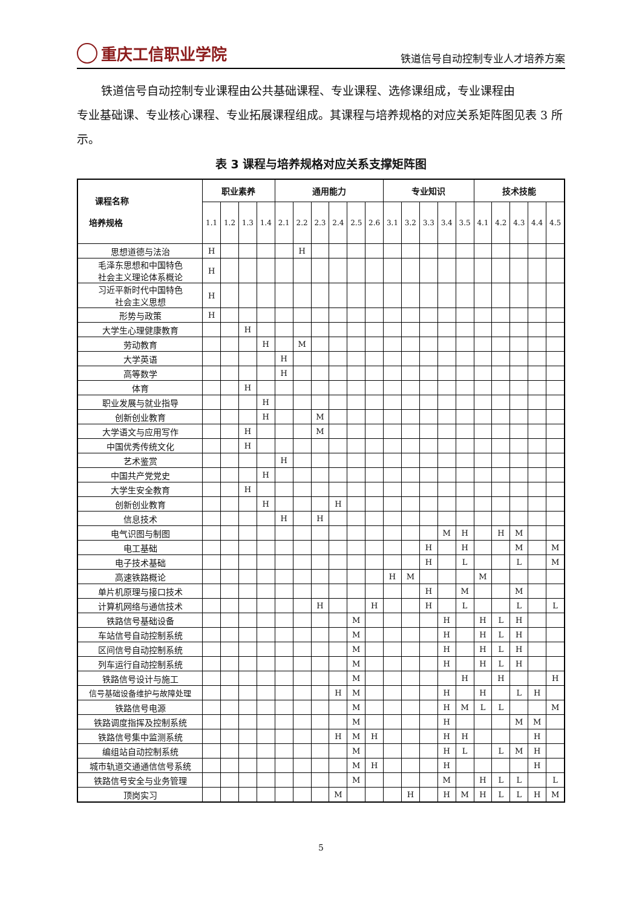重庆工信职业学院
铁道信号自动控制专业人才培养方案
铁道信号自动控制专业课程由公共基础课程、专业课程、选修课组成，专业课程由
专业基础课、专业核心课程、专业拓展课程组成。其课程与培养规格的对应关系矩阵图见表 3 所示。
表 3 课程与培养规格对应关系支撑矩阵图
| 课程名称 培养规格 | 职业素养 | | | | 通用能力 | | | | | | 专业知识 | | | | | 技术技能 | | | | |
| --- | --- | --- | --- | --- | --- | --- | --- | --- | --- | --- | --- | --- | --- | --- | --- | --- | --- | --- | --- | --- |
| | 1.1 | 1.2 | 1.3 | 1.4 | 2.1 | 2.2 | 2.3 | 2.4 | 2.5 | 2.6 | 3.1 | 3.2 | 3.3 | 3.4 | 3.5 | 4.1 | 4.2 | 4.3 | 4.4 | 4.5 |
| 思想道德与法治 | H | | | | | H | | | | | | | | | | | | | | |
| 毛泽东思想和中国特色 社会主义理论体系概论 | H | | | | | | | | | | | | | | | | | | | |
| 习近平新时代中国特色 社会主义思想 | H | | | | | | | | | | | | | | | | | | | |
| 形势与政策 | H | | | | | | | | | | | | | | | | | | | |
| 大学生心理健康教育 | | | H | | | | | | | | | | | | | | | | | |
| 劳动教育 | | | | H | | M | | | | | | | | | | | | | | |
| 大学英语 | | | | | H | | | | | | | | | | | | | | | |
| 高等数学 | | | | | H | | | | | | | | | | | | | | | |
| 体育 | | | H | | | | | | | | | | | | | | | | | |
| 职业发展与就业指导 | | | | H | | | | | | | | | | | | | | | | |
| 创新创业教育 | | | | H | | | M | | | | | | | | | | | | | |
| 大学语文与应用写作 | | | H | | | | M | | | | | | | | | | | | | |
| 中国优秀传统文化 | | | H | | | | | | | | | | | | | | | | | |
| 艺术鉴赏 | | | | | H | | | | | | | | | | | | | | | |
| 中国共产党党史 | | | | H | | | | | | | | | | | | | | | | |
| 大学生安全教育 | | | H | | | | | | | | | | | | | | | | | |
| 创新创业教育 | | | | H | | | | H | | | | | | | | | | | | |
| 信息技术 | | | | | H | | H | | | | | | | | | | | | | |
| 电气识图与制图 | | | | | | | | | | | | | | M | H | | H | M | | |
| 电工基础 | | | | | | | | | | | | | H | | H | | | M | | M |
| 电子技术基础 | | | | | | | | | | | | | H | | L | | | L | | M |
| 高速铁路概论 | | | | | | | | | | | H | M | | | | M | | | | |
| 单片机原理与接口技术 | | | | | | | | | | | | | H | | M | | | M | | |
| 计算机网络与通信技术 | | | | | | | H | | | H | | | H | | L | | | L | | L |
| 铁路信号基础设备 | | | | | | | | | M | | | | | H | | H | L | H | | |
| 车站信号自动控制系统 | | | | | | | | | M | | | | | H | | H | L | H | | |
| 区间信号自动控制系统 | | | | | | | | | M | | | | | H | | H | L | H | | |
| 列车运行自动控制系统 | | | | | | | | | M | | | | | H | | H | L | H | | |
| 铁路信号设计与施工 | | | | | | | | | M | | | | | | H | | H | | | H |
| 信号基础设备维护与故障处理 | | | | | | | | H | M | | | | | H | | H | | L | H | |
| 铁路信号电源 | | | | | | | | | M | | | | | H | M | L | L | | | M |
| 铁路调度指挥及控制系统 | | | | | | | | | M | | | | | H | | | | M | M | |
| 铁路信号集中监测系统 | | | | | | | | H | M | H | | | | H | H | | | | H | |
| 编组站自动控制系统 | | | | | | | | | M | | | | | H | L | | L | M | H | |
| 城市轨道交通通信信号系统 | | | | | | | | | M | H | | | | H | | | | | H | |
| 铁路信号安全与业务管理 | | | | | | | | | M | | | | | M | | H | L | L | | L |
| 顶岗实习 | | | | | | | | M | | | | H | | H | M | H | L | L | H | M |
5